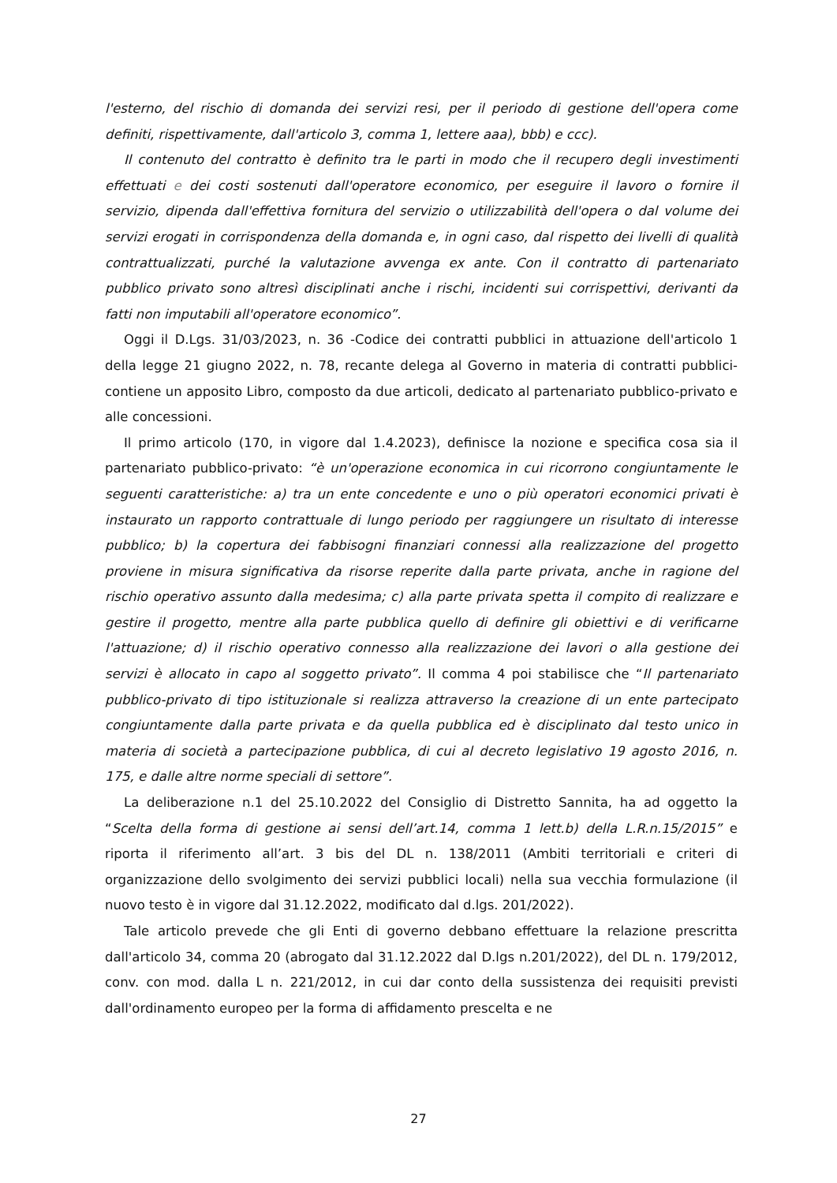l'esterno, del rischio di domanda dei servizi resi, per il periodo di gestione dell'opera come definiti, rispettivamente, dall'articolo 3, comma 1, lettere aaa), bbb) e ccc).
Il contenuto del contratto è definito tra le parti in modo che il recupero degli investimenti effettuati e dei costi sostenuti dall'operatore economico, per eseguire il lavoro o fornire il servizio, dipenda dall'effettiva fornitura del servizio o utilizzabilità dell'opera o dal volume dei servizi erogati in corrispondenza della domanda e, in ogni caso, dal rispetto dei livelli di qualità contrattualizzati, purché la valutazione avvenga ex ante. Con il contratto di partenariato pubblico privato sono altresì disciplinati anche i rischi, incidenti sui corrispettivi, derivanti da fatti non imputabili all'operatore economico”.
Oggi il D.Lgs. 31/03/2023, n. 36 -Codice dei contratti pubblici in attuazione dell'articolo 1 della legge 21 giugno 2022, n. 78, recante delega al Governo in materia di contratti pubblici- contiene un apposito Libro, composto da due articoli, dedicato al partenariato pubblico-privato e alle concessioni.
Il primo articolo (170, in vigore dal 1.4.2023), definisce la nozione e specifica cosa sia il partenariato pubblico-privato: “è un'operazione economica in cui ricorrono congiuntamente le seguenti caratteristiche: a) tra un ente concedente e uno o più operatori economici privati è instaurato un rapporto contrattuale di lungo periodo per raggiungere un risultato di interesse pubblico; b) la copertura dei fabbisogni finanziari connessi alla realizzazione del progetto proviene in misura significativa da risorse reperite dalla parte privata, anche in ragione del rischio operativo assunto dalla medesima; c) alla parte privata spetta il compito di realizzare e gestire il progetto, mentre alla parte pubblica quello di definire gli obiettivi e di verificarne l'attuazione; d) il rischio operativo connesso alla realizzazione dei lavori o alla gestione dei servizi è allocato in capo al soggetto privato”. Il comma 4 poi stabilisce che “Il partenariato pubblico-privato di tipo istituzionale si realizza attraverso la creazione di un ente partecipato congiuntamente dalla parte privata e da quella pubblica ed è disciplinato dal testo unico in materia di società a partecipazione pubblica, di cui al decreto legislativo 19 agosto 2016, n. 175, e dalle altre norme speciali di settore”.
La deliberazione n.1 del 25.10.2022 del Consiglio di Distretto Sannita, ha ad oggetto la “Scelta della forma di gestione ai sensi dell’art.14, comma 1 lett.b) della L.R.n.15/2015” e riporta il riferimento all’art. 3 bis del DL n. 138/2011 (Ambiti territoriali e criteri di organizzazione dello svolgimento dei servizi pubblici locali) nella sua vecchia formulazione (il nuovo testo è in vigore dal 31.12.2022, modificato dal d.lgs. 201/2022).
Tale articolo prevede che gli Enti di governo debbano effettuare la relazione prescritta dall'articolo 34, comma 20 (abrogato dal 31.12.2022 dal D.lgs n.201/2022), del DL n. 179/2012, conv. con mod. dalla L n. 221/2012, in cui dar conto della sussistenza dei requisiti previsti dall'ordinamento europeo per la forma di affidamento prescelta e ne
27